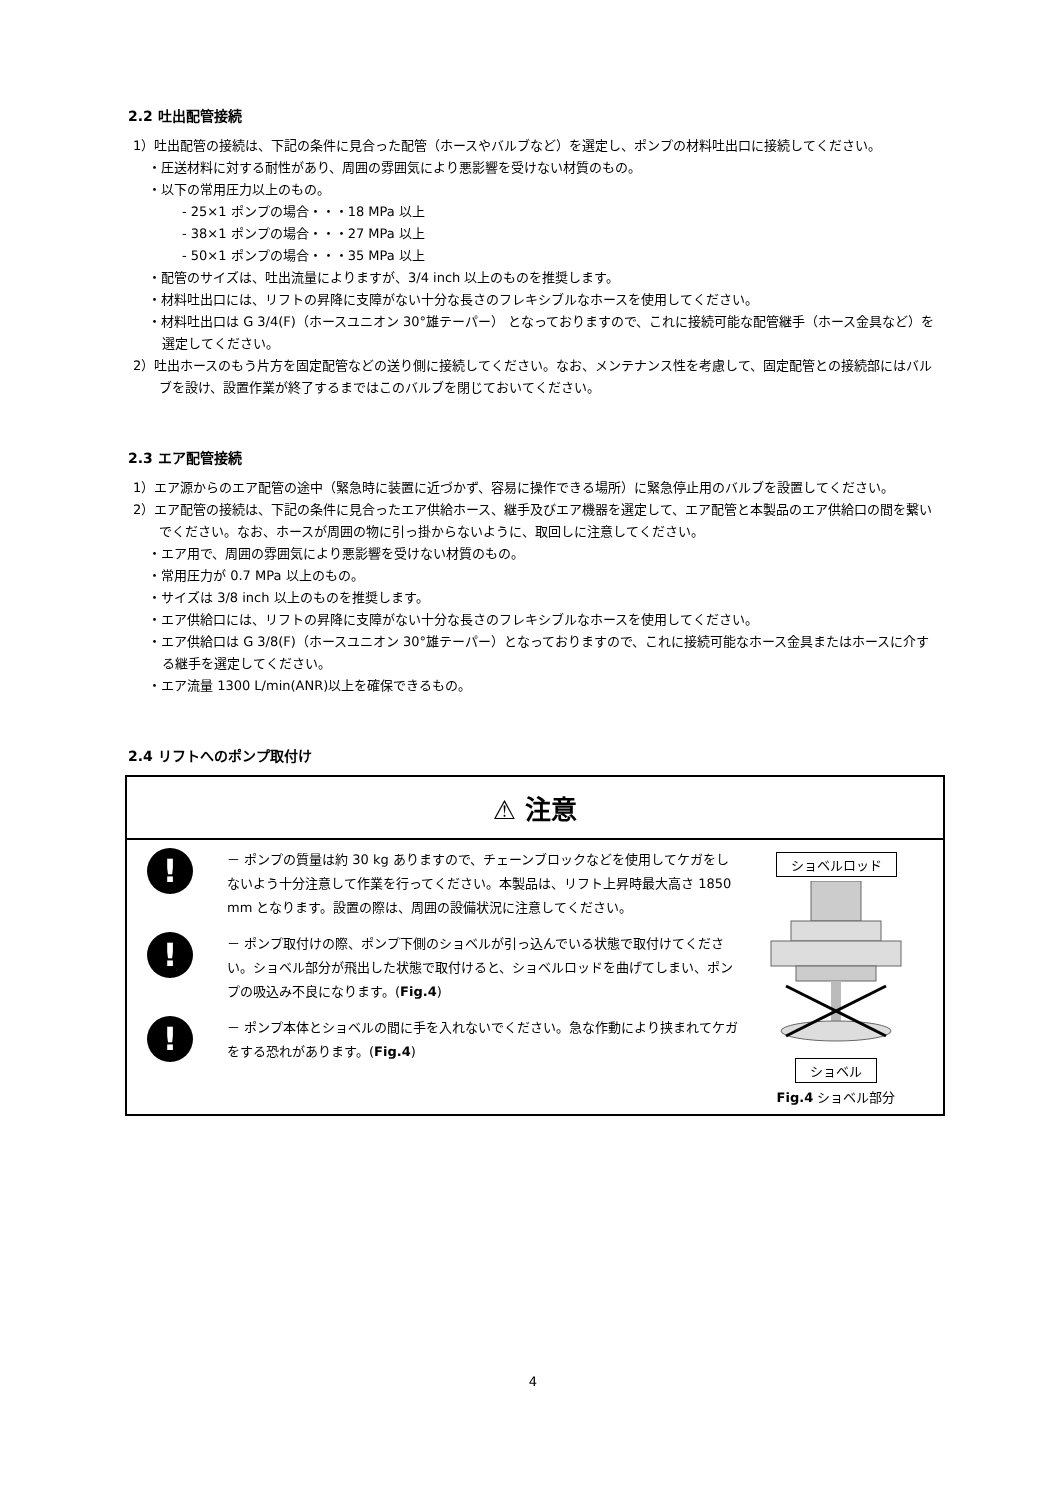2.2 吐出配管接続
1）吐出配管の接続は、下記の条件に見合った配管（ホースやバルブなど）を選定し、ポンプの材料吐出口に接続してください。
・圧送材料に対する耐性があり、周囲の雰囲気により悪影響を受けない材質のもの。
・以下の常用圧力以上のもの。
- 25×1 ポンプの場合・・・18 MPa 以上
- 38×1 ポンプの場合・・・27 MPa 以上
- 50×1 ポンプの場合・・・35 MPa 以上
・配管のサイズは、吐出流量によりますが、3/4 inch 以上のものを推奨します。
・材料吐出口には、リフトの昇降に支障がない十分な長さのフレキシブルなホースを使用してください。
・材料吐出口は G 3/4(F)（ホースユニオン 30°雄テーパー） となっておりますので、これに接続可能な配管継手（ホース金具など）を選定してください。
2）吐出ホースのもう片方を固定配管などの送り側に接続してください。なお、メンテナンス性を考慮して、固定配管との接続部にはバルブを設け、設置作業が終了するまではこのバルブを閉じておいてください。
2.3 エア配管接続
1）エア源からのエア配管の途中（緊急時に装置に近づかず、容易に操作できる場所）に緊急停止用のバルブを設置してください。
2）エア配管の接続は、下記の条件に見合ったエア供給ホース、継手及びエア機器を選定して、エア配管と本製品のエア供給口の間を繋いでください。なお、ホースが周囲の物に引っ掛からないように、取回しに注意してください。
・エア用で、周囲の雰囲気により悪影響を受けない材質のもの。
・常用圧力が 0.7 MPa 以上のもの。
・サイズは 3/8 inch 以上のものを推奨します。
・エア供給口には、リフトの昇降に支障がない十分な長さのフレキシブルなホースを使用してください。
・エア供給口は G 3/8(F)（ホースユニオン 30°雄テーパー）となっておりますので、これに接続可能なホース金具またはホースに介する継手を選定してください。
・エア流量 1300 L/min(ANR)以上を確保できるもの。
2.4 リフトへのポンプ取付け
⚠ 注意
!
－ ポンプの質量は約 30 kg ありますので、チェーンブロックなどを使用してケガをしないよう十分注意して作業を行ってください。本製品は、リフト上昇時最大高さ 1850 mm となります。設置の際は、周囲の設備状況に注意してください。
!
－ ポンプ取付けの際、ポンプ下側のショベルが引っ込んでいる状態で取付けてください。ショベル部分が飛出した状態で取付けると、ショベルロッドを曲げてしまい、ポンプの吸込み不良になります。(Fig.4)
!
－ ポンプ本体とショベルの間に手を入れないでください。急な作動により挟まれてケガをする恐れがあります。(Fig.4)
ショベルロッド ショベル
Fig.4 ショベル部分
4